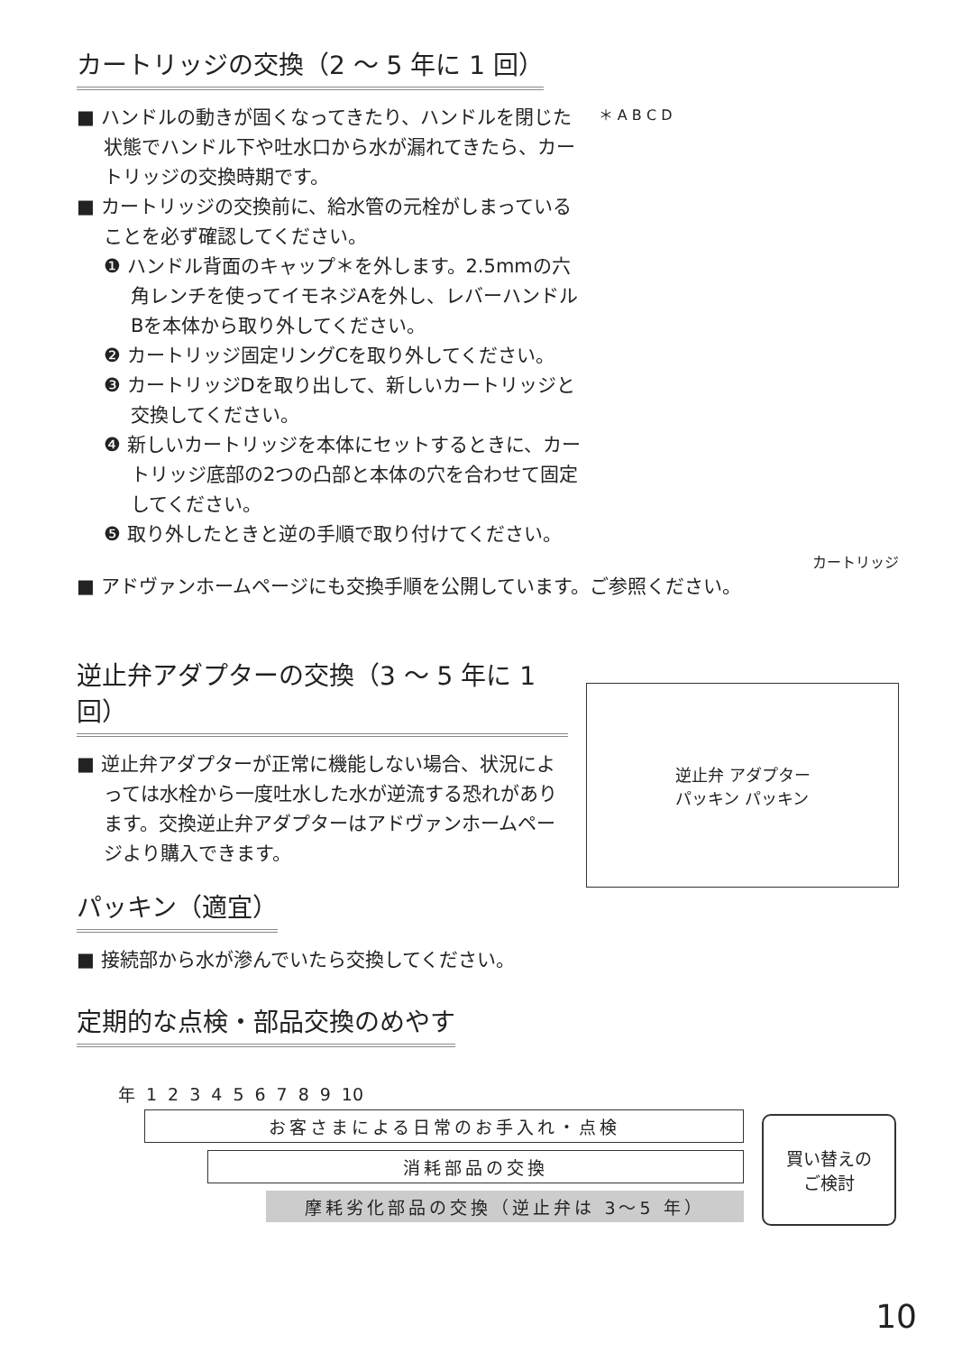カートリッジの交換（2 ～ 5 年に 1 回）
■ ハンドルの動きが固くなってきたり、ハンドルを閉じた状態でハンドル下や吐水口から水が漏れてきたら、カートリッジの交換時期です。
■ カートリッジの交換前に、給水管の元栓がしまっていることを必ず確認してください。
❶ ハンドル背面のキャップ＊を外します。2.5mmの六角レンチを使ってイモネジAを外し、レバーハンドルBを本体から取り外してください。
❷ カートリッジ固定リングCを取り外してください。
❸ カートリッジDを取り出して、新しいカートリッジと交換してください。
❹ 新しいカートリッジを本体にセットするときに、カートリッジ底部の2つの凸部と本体の穴を合わせて固定してください。
❺ 取り外したときと逆の手順で取り付けてください。
＊ A B C D
カートリッジ
■ アドヴァンホームページにも交換手順を公開しています。ご参照ください。
逆止弁アダプターの交換（3 ～ 5 年に 1 回）
■ 逆止弁アダプターが正常に機能しない場合、状況によっては水栓から一度吐水した水が逆流する恐れがあります。交換逆止弁アダプターはアドヴァンホームページより購入できます。
逆止弁 アダプター
パッキン パッキン
パッキン（適宜）
■ 接続部から水が滲んでいたら交換してください。
定期的な点検・部品交換のめやす
| 年 | 1 | 2 | 3 | 4 | 5 | 6 | 7 | 8 | 9 | 10 |
お客さまによる日常のお手入れ・点検
消耗部品の交換
摩耗劣化部品の交換（逆止弁は 3～5 年）
買い替えの
ご検討
10